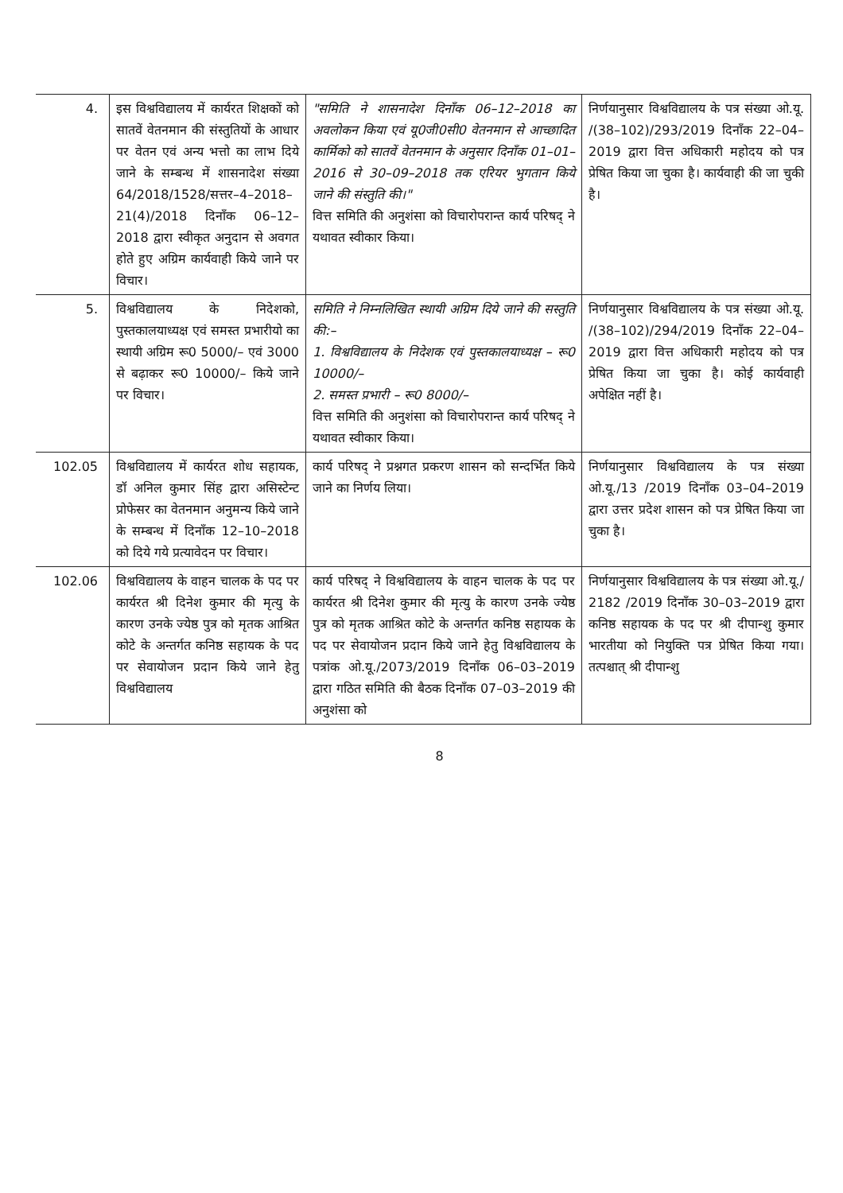| 4. | इस विश्वविद्यालय में कार्यरत शिक्षकों को सातवें वेतनमान की संस्तुतियों के आधार पर वेतन एवं अन्य भत्तो का लाभ दिये जाने के सम्बन्ध में शासनादेश संख्या 64/2018/1528/सत्तर–4–2018–21(4)/2018 दिनाँक 06–12–2018 द्वारा स्वीकृत अनुदान से अवगत होते हुए अग्रिम कार्यवाही किये जाने पर विचार। | "समिति ने शासनादेश दिनाँक 06–12–2018 का अवलोकन किया एवं यू0जी0सी0 वेतनमान से आच्छादित कार्मिको को सातवें वेतनमान के अनुसार दिनाँक 01–01–2016 से 30–09–2018 तक एरियर भुगतान किये जाने की संस्तुति की।" वित्त समिति की अनुशंसा को विचारोपरान्त कार्य परिषद् ने यथावत स्वीकार किया। | निर्णयानुसार विश्वविद्यालय के पत्र संख्या ओ.यू. /(38–102)/293/2019 दिनाँक 22–04–2019 द्वारा वित्त अधिकारी महोदय को पत्र प्रेषित किया जा चुका है। कार्यवाही की जा चुकी है। |
| 5. | विश्वविद्यालय के निदेशको, पुस्तकालयाध्यक्ष एवं समस्त प्रभारीयो का स्थायी अग्रिम रू0 5000/– एवं 3000 से बढ़ाकर रू0 10000/– किये जाने पर विचार। | समिति ने निम्नलिखित स्थायी अग्रिम दिये जाने की सस्तुति की:– 1. विश्वविद्यालय के निदेशक एवं पुस्तकालयाध्यक्ष – रू0 10000/– 2. समस्त प्रभारी – रू0 8000/– वित्त समिति की अनुशंसा को विचारोपरान्त कार्य परिषद् ने यथावत स्वीकार किया। | निर्णयानुसार विश्वविद्यालय के पत्र संख्या ओ.यू. /(38–102)/294/2019 दिनाँक 22–04–2019 द्वारा वित्त अधिकारी महोदय को पत्र प्रेषित किया जा चुका है। कोई कार्यवाही अपेक्षित नहीं है। |
| 102.05 | विश्वविद्यालय में कार्यरत शोध सहायक, डॉ अनिल कुमार सिंह द्वारा असिस्टेन्ट प्रोफेसर का वेतनमान अनुमन्य किये जाने के सम्बन्ध में दिनाँक 12–10–2018 को दिये गये प्रत्यावेदन पर विचार। | कार्य परिषद् ने प्रश्नगत प्रकरण शासन को सन्दर्भित किये जाने का निर्णय लिया। | निर्णयानुसार विश्वविद्यालय के पत्र संख्या ओ.यू./13 /2019 दिनाँक 03–04–2019 द्वारा उत्तर प्रदेश शासन को पत्र प्रेषित किया जा चुका है। |
| 102.06 | विश्वविद्यालय के वाहन चालक के पद पर कार्यरत श्री दिनेश कुमार की मृत्यु के कारण उनके ज्येष्ठ पुत्र को मृतक आश्रित कोटे के अन्तर्गत कनिष्ठ सहायक के पद पर सेवायोजन प्रदान किये जाने हेतु विश्वविद्यालय | कार्य परिषद् ने विश्वविद्यालय के वाहन चालक के पद पर कार्यरत श्री दिनेश कुमार की मृत्यु के कारण उनके ज्येष्ठ पुत्र को मृतक आश्रित कोटे के अन्तर्गत कनिष्ठ सहायक के पद पर सेवायोजन प्रदान किये जाने हेतु विश्वविद्यालय के पत्रांक ओ.यू./2073/2019 दिनाँक 06–03–2019 द्वारा गठित समिति की बैठक दिनाँक 07–03–2019 की अनुशंसा को | निर्णयानुसार विश्वविद्यालय के पत्र संख्या ओ.यू./ 2182 /2019 दिनाँक 30–03–2019 द्वारा कनिष्ठ सहायक के पद पर श्री दीपान्शु कुमार भारतीया को नियुक्ति पत्र प्रेषित किया गया। तत्पश्चात् श्री दीपान्शु |
8